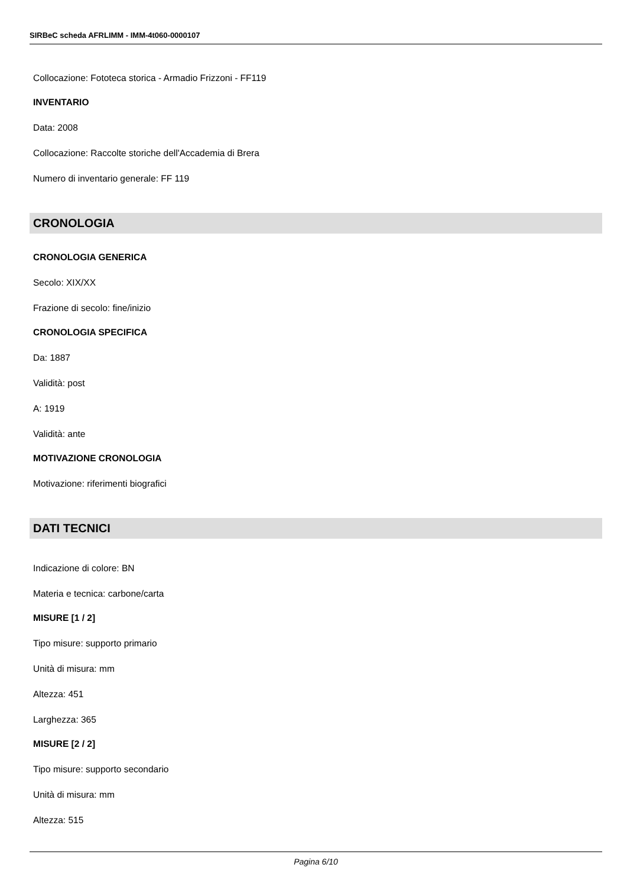SIRBeC scheda AFRLIMM - IMM-4t060-0000107
Collocazione: Fototeca storica - Armadio Frizzoni - FF119
INVENTARIO
Data: 2008
Collocazione: Raccolte storiche dell'Accademia di Brera
Numero di inventario generale: FF 119
CRONOLOGIA
CRONOLOGIA GENERICA
Secolo: XIX/XX
Frazione di secolo: fine/inizio
CRONOLOGIA SPECIFICA
Da: 1887
Validità: post
A: 1919
Validità: ante
MOTIVAZIONE CRONOLOGIA
Motivazione: riferimenti biografici
DATI TECNICI
Indicazione di colore: BN
Materia e tecnica: carbone/carta
MISURE [1 / 2]
Tipo misure: supporto primario
Unità di misura: mm
Altezza: 451
Larghezza: 365
MISURE [2 / 2]
Tipo misure: supporto secondario
Unità di misura: mm
Altezza: 515
Pagina 6/10